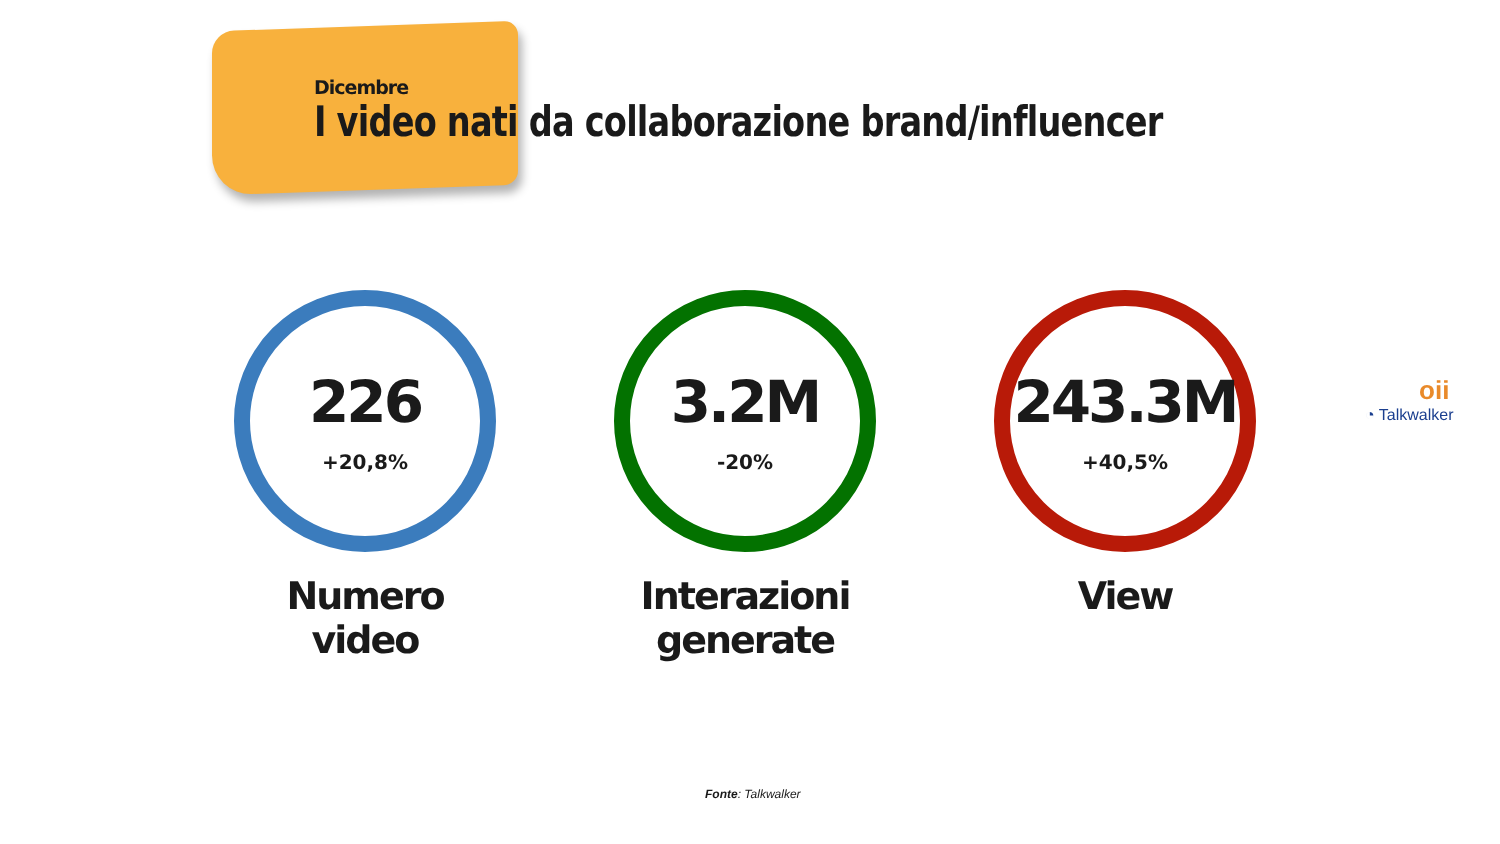Dicembre
I video nati da collaborazione brand/influencer
226
+20,8%
Numero video
3.2M
-20%
Interazioni generate
243.3M
+40,5%
View
oii
◔ Talkwalker
Fonte: Talkwalker